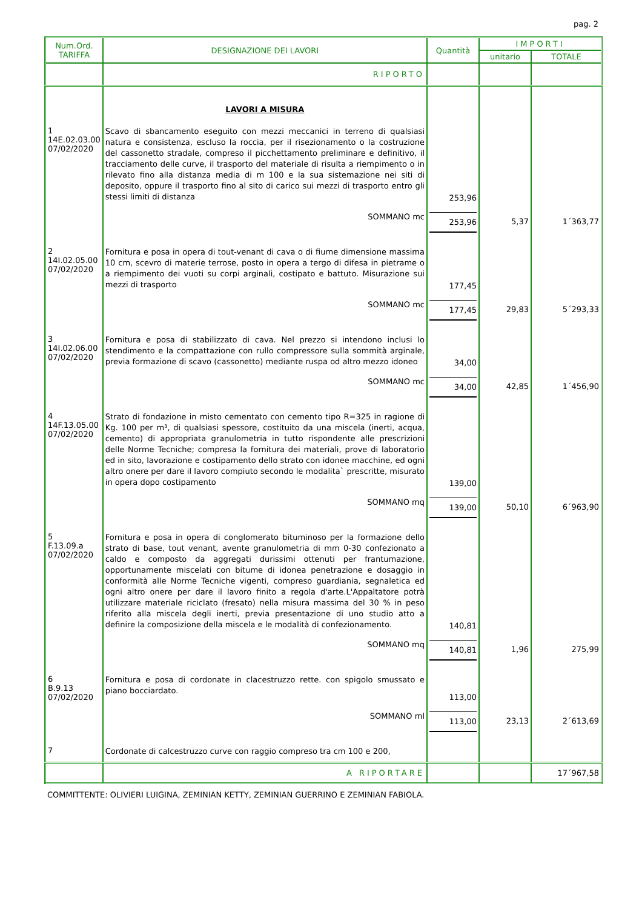pag. 2
| Num.Ord. TARIFFA | DESIGNAZIONE DEI LAVORI | Quantità | IMPORTI | |
| --- | --- | --- | --- | --- |
| | | | unitario | TOTALE |
| | RIPORTO | | | |
| | LAVORI A MISURA | | | |
| 1 14E.02.03.00 07/02/2020 | Scavo di sbancamento eseguito con mezzi meccanici in terreno di qualsiasi natura e consistenza, escluso la roccia, per il risezionamento o la costruzione del cassonetto stradale, compreso il picchettamento preliminare e definitivo, il tracciamento delle curve, il trasporto del materiale di risulta a riempimento o in rilevato fino alla distanza media di m 100 e la sua sistemazione nei siti di deposito, oppure il trasporto fino al sito di carico sui mezzi di trasporto entro gli stessi limiti di distanza | 253,96 | | |
| | SOMMANO mc | 253,96 | 5,37 | 1´363,77 |
| 2 14I.02.05.00 07/02/2020 | Fornitura e posa in opera di tout-venant di cava o di fiume dimensione massima 10 cm, scevro di materie terrose, posto in opera a tergo di difesa in pietrame o a riempimento dei vuoti su corpi arginali, costipato e battuto. Misurazione sui mezzi di trasporto | 177,45 | | |
| | SOMMANO mc | 177,45 | 29,83 | 5´293,33 |
| 3 14I.02.06.00 07/02/2020 | Fornitura e posa di stabilizzato di cava. Nel prezzo si intendono inclusi lo stendimento e la compattazione con rullo compressore sulla sommità arginale, previa formazione di scavo (cassonetto) mediante ruspa od altro mezzo idoneo | 34,00 | | |
| | SOMMANO mc | 34,00 | 42,85 | 1´456,90 |
| 4 14F.13.05.00 07/02/2020 | Strato di fondazione in misto cementato con cemento tipo R=325 in ragione di Kg. 100 per m³, di qualsiasi spessore, costituito da una miscela (inerti, acqua, cemento) di appropriata granulometria in tutto rispondente alle prescrizioni delle Norme Tecniche; compresa la fornitura dei materiali, prove di laboratorio ed in sito, lavorazione e costipamento dello strato con idonee macchine, ed ogni altro onere per dare il lavoro compiuto secondo le modalita` prescritte, misurato in opera dopo costipamento | 139,00 | | |
| | SOMMANO mq | 139,00 | 50,10 | 6´963,90 |
| 5 F.13.09.a 07/02/2020 | Fornitura e posa in opera di conglomerato bituminoso per la formazione dello strato di base, tout venant, avente granulometria di mm 0-30 confezionato a caldo e composto da aggregati durissimi ottenuti per frantumazione, opportunamente miscelati con bitume di idonea penetrazione e dosaggio in conformità alle Norme Tecniche vigenti, compreso guardiania, segnaletica ed ogni altro onere per dare il lavoro finito a regola d'arte.L'Appaltatore potrà utilizzare materiale riciclato (fresato) nella misura massima del 30 % in peso riferito alla miscela degli inerti, previa presentazione di uno studio atto a definire la composizione della miscela e le modalità di confezionamento. | 140,81 | | |
| | SOMMANO mq | 140,81 | 1,96 | 275,99 |
| 6 B.9.13 07/02/2020 | Fornitura e posa di cordonate in clacestruzzo rette. con spigolo smussato e piano bocciardato. | 113,00 | | |
| | SOMMANO ml | 113,00 | 23,13 | 2´613,69 |
| 7 | Cordonate di calcestruzzo curve con raggio compreso tra cm 100 e 200, | | | |
| | A RIPORTARE | | | 17´967,58 |
COMMITTENTE: OLIVIERI LUIGINA, ZEMINIAN KETTY, ZEMINIAN GUERRINO E ZEMINIAN FABIOLA.